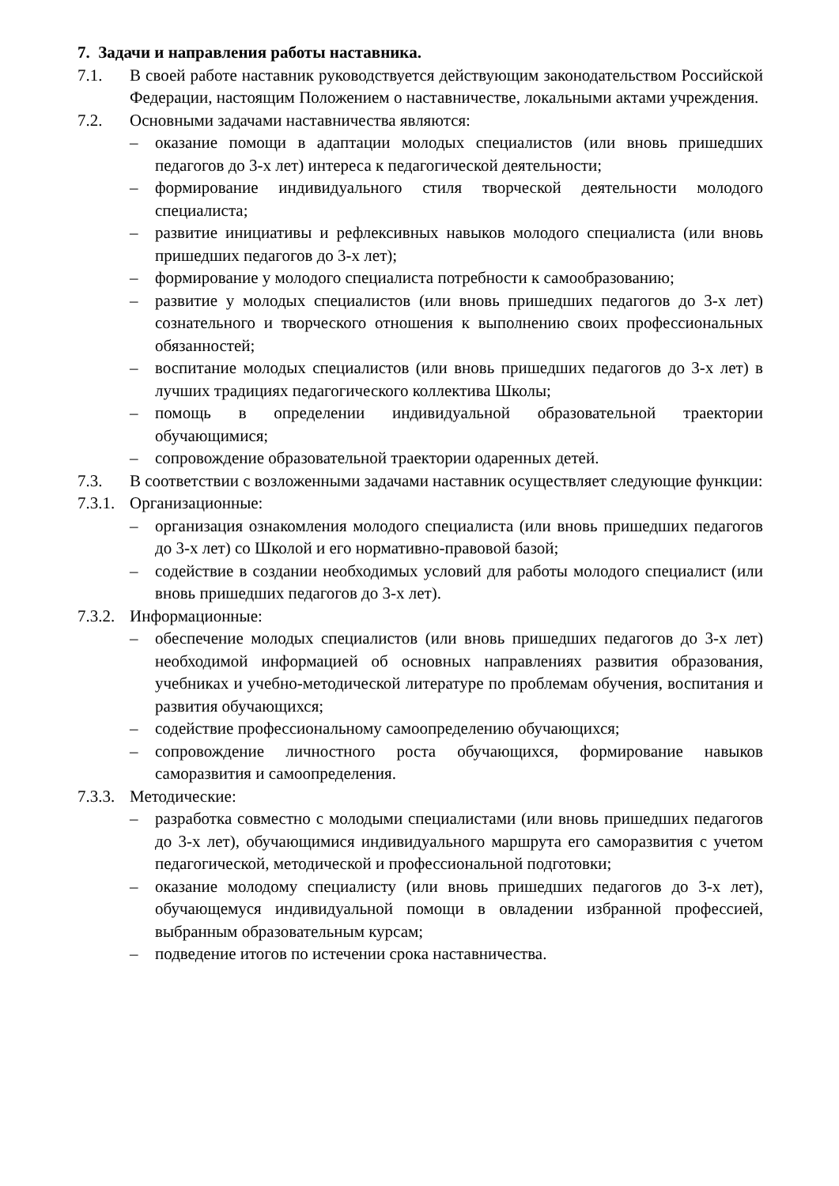7. Задачи и направления работы наставника.
7.1. В своей работе наставник руководствуется действующим законодательством Российской Федерации, настоящим Положением о наставничестве, локальными актами учреждения.
7.2. Основными задачами наставничества являются:
– оказание помощи в адаптации молодых специалистов (или вновь пришедших педагогов до 3-х лет) интереса к педагогической деятельности;
– формирование индивидуального стиля творческой деятельности молодого специалиста;
– развитие инициативы и рефлексивных навыков молодого специалиста (или вновь пришедших педагогов до 3-х лет);
– формирование у молодого специалиста потребности к самообразованию;
– развитие у молодых специалистов (или вновь пришедших педагогов до 3-х лет) сознательного и творческого отношения к выполнению своих профессиональных обязанностей;
– воспитание молодых специалистов (или вновь пришедших педагогов до 3-х лет) в лучших традициях педагогического коллектива Школы;
– помощь в определении индивидуальной образовательной траектории обучающимися;
– сопровождение образовательной траектории одаренных детей.
7.3. В соответствии с возложенными задачами наставник осуществляет следующие функции:
7.3.1. Организационные:
– организация ознакомления молодого специалиста (или вновь пришедших педагогов до 3-х лет) со Школой и его нормативно-правовой базой;
– содействие в создании необходимых условий для работы молодого специалист (или вновь пришедших педагогов до 3-х лет).
7.3.2. Информационные:
– обеспечение молодых специалистов (или вновь пришедших педагогов до 3-х лет) необходимой информацией об основных направлениях развития образования, учебниках и учебно-методической литературе по проблемам обучения, воспитания и развития обучающихся;
– содействие профессиональному самоопределению обучающихся;
– сопровождение личностного роста обучающихся, формирование навыков саморазвития и самоопределения.
7.3.3. Методические:
– разработка совместно с молодыми специалистами (или вновь пришедших педагогов до 3-х лет), обучающимися индивидуального маршрута его саморазвития с учетом педагогической, методической и профессиональной подготовки;
– оказание молодому специалисту (или вновь пришедших педагогов до 3-х лет), обучающемуся индивидуальной помощи в овладении избранной профессией, выбранным образовательным курсам;
– подведение итогов по истечении срока наставничества.